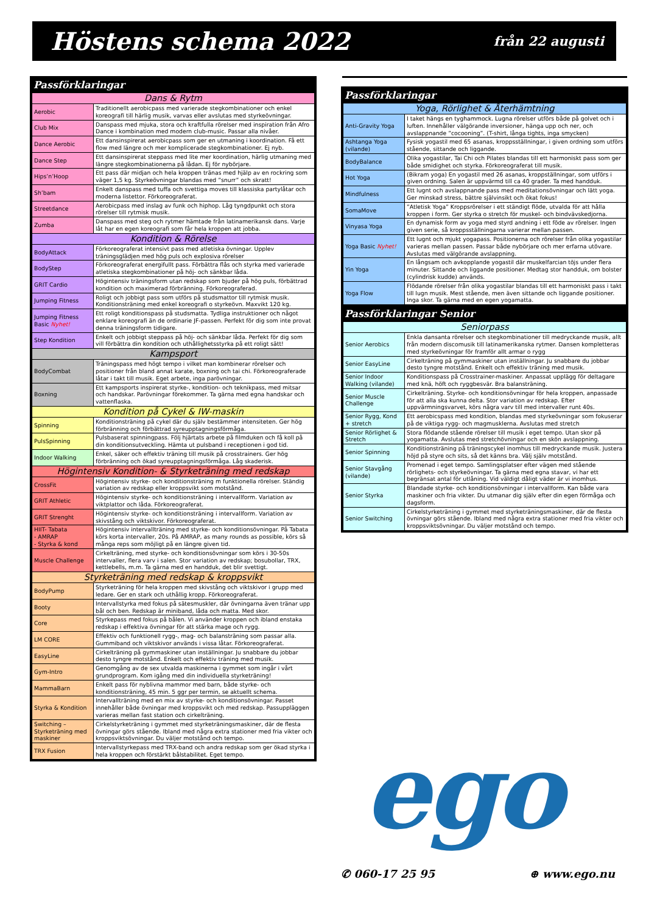Höstens schema 2022 från 22 augusti
Passförklaringar
| Dans & Rytm | |
| --- | --- |
| Aerobic | Traditionellt aerobicpass med varierade stegkombinationer och enkel koreografi till härlig musik, varvas eller avslutas med styrkeövningar. |
| Club Mix | Danspass med mjuka, stora och kraftfulla rörelser med inspiration från Afro Dance i kombination med modern club-music. Passar alla nivåer. |
| Dance Aerobic | Ett dansinspirerat aerobicpass som ger en utmaning i koordination. Få ett flow med längre och mer komplicerade stegkombinationer. Ej nyb. |
| Dance Step | Ett dansinspirerat steppass med lite mer koordination, härlig utmaning med längre stegkombinationerna på lådan. Ej för nybörjare. |
| Hips’n’Hoop | Ett pass där midjan och hela kroppen tränas med hjälp av en rockring som väger 1,5 kg. Styrkeövningar blandas med ”snurr” och skratt! |
| Sh’bam | Enkelt danspass med tuffa och svettiga moves till klassiska partylåtar och moderna listettor. Förkoreograferat. |
| Streetdance | Aerobicpass med inslag av funk och hiphop. Låg tyngdpunkt och stora rörelser till rytmisk musik. |
| Zumba | Danspass med steg och rytmer hämtade från latinamerikansk dans. Varje låt har en egen koreografi som får hela kroppen att jobba. |
| Kondition & Rörelse | |
| BodyAttack | Förkoreograferat intensivt pass med atletiska övningar. Upplev träningsglädjen med hög puls och explosiva rörelser |
| BodyStep | Förkoreograferat energifullt pass. Förbättra flås och styrka med varierade atletiska stegkombinationer på höj- och sänkbar låda. |
| GRIT Cardio | Högintensiv träningsform utan redskap som bjuder på hög puls, förbättrad kondition och maximerad förbränning. Förkoreograferad. |
| Jumping Fitness | Roligt och jobbigt pass som utförs på studsmattor till rytmisk musik. Konditionsträning med enkel koreografi o styrkeövn. Maxvikt 120 kg. |
| Jumping Fitness Basic Nyhet! | Ett roligt konditionspass på studsmatta. Tydliga instruktioner och något enklare koreografi än de ordinarie JF-passen. Perfekt för dig som inte provat denna träningsform tidigare. |
| Step Kondition | Enkelt och jobbigt steppass på höj- och sänkbar låda. Perfekt för dig som vill förbättra din kondition och uthållighetsstyrka på ett roligt sätt! |
| Kampsport | |
| BodyCombat | Träningspass med högt tempo i vilket man kombinerar rörelser och positioner från bland annat karate, boxning och tai chi. Förkoreograferade låtar i takt till musik. Eget arbete, inga parövningar. |
| Boxning | Ett kampsports inspirerat styrke-, kondition- och teknikpass, med mitsar och handskar. Parövningar förekommer. Ta gärna med egna handskar och vattenflaska. |
| Kondition på Cykel & IW-maskin | |
| Spinning | Konditionsträning på cykel där du själv bestämmer intensiteten. Ger hög förbränning och förbättrad syreupptagningsförmåga. |
| PulsSpinning | Pulsbaserat spinningpass. Följ hjärtats arbete på filmduken och få koll på din konditionsutveckling. Hämta ut pulsband i receptionen i god tid. |
| Indoor Walking | Enkel, säker och effektiv träning till musik på crosstrainers. Ger hög förbränning och ökad syreupptagningsförmåga. Låg skaderisk. |
| Högintensiv Kondition- & Styrketräning med redskap | |
| CrossFit | Högintensiv styrke- och konditionsträning m funktionella rörelser. Ständig variation av redskap eller kroppsvikt som motstånd. |
| GRIT Athletic | Högintensiv styrke- och konditionsträning i intervallform. Variation av viktplattor och låda. Förkoreograferat. |
| GRIT Strenght | Högintensiv styrke- och konditionsträning i intervallform. Variation av skivstång och viktskivor. Förkoreograferat. |
| HIIT- Tabata - AMRAP - Styrka & kond | Högintensiv intervallträning med styrke- och konditionsövningar. På Tabata körs korta intervaller, 20s. På AMRAP, as many rounds as possible, körs så många reps som möjligt på en längre given tid. |
| Muscle Challenge | Cirkelträning, med styrke- och konditionsövningar som körs i 30-50s intervaller, flera varv i salen. Stor variation av redskap; bosubollar, TRX, kettlebells, m.m. Ta gärna med en handduk, det blir svettigt. |
| Styrketräning med redskap & kroppsvikt | |
| BodyPump | Styrketräning för hela kroppen med skivstång och viktskivor i grupp med ledare. Ger en stark och uthållig kropp. Förkoreograferat. |
| Booty | Intervallstyrka med fokus på sätesmuskler, där övningarna även tränar upp bål och ben. Redskap är miniband, låda och matta. Med skor. |
| Core | Styrkepass med fokus på bålen. Vi använder kroppen och ibland enstaka redskap i effektiva övningar för att stärka mage och rygg. |
| LM CORE | Effektiv och funktionell rygg-, mag- och balansträning som passar alla. Gummiband och viktskivor används i vissa låtar. Förkoreograferat. |
| EasyLine | Cirkelträning på gymmaskiner utan inställningar. Ju snabbare du jobbar desto tyngre motstånd. Enkelt och effektiv träning med musik. |
| Gym-Intro | Genomgång av de sex utvalda maskinerna i gymmet som ingår i vårt grundprogram. Kom igång med din individuella styrketräning! |
| MammaBarn | Enkelt pass för nyblivna mammor med barn, både styrke- och konditionsträning, 45 min. 5 ggr per termin, se aktuellt schema. |
| Styrka & Kondition | Intervallträning med en mix av styrke- och konditionsövningar. Passet innehåller både övningar med kroppsvikt och med redskap. Passuppläggen varieras mellan fast station och cirkelträning. |
| Switching – Styrketräning med maskiner | Cirkelstyrketräning i gymmet med styrketräningsmaskiner, där de flesta övningar görs stående. Ibland med några extra stationer med fria vikter och kroppsviktsövningar. Du väljer motstånd och tempo. |
| TRX Fusion | Intervallstyrkepass med TRX-band och andra redskap som ger ökad styrka i hela kroppen och förstärkt bålstabilitet. Eget tempo. |
Passförklaringar
| Yoga, Rörlighet & Återhämtning | |
| --- | --- |
| Anti-Gravity Yoga | I taket hängs en tyghammock. Lugna rörelser utförs både på golvet och i luften. Innehåller välgörande inversioner, hänga upp och ner, och avslappnande ”cocooning”. (T-shirt, långa tights, inga smycken) |
| Ashtanga Yoga (vilande) | Fysisk yogastil med 65 asanas, kroppsställningar, i given ordning som utförs stående, sittande och liggande. |
| BodyBalance | Olika yogastilar, Tai Chi och Pilates blandas till ett harmoniskt pass som ger både smidighet och styrka. Förkoreograferat till musik. |
| Hot Yoga | (Bikram yoga) En yogastil med 26 asanas, kroppställningar, som utförs i given ordning. Salen är uppvärmd till ca 40 grader. Ta med handduk. |
| Mindfulness | Ett lugnt och avslappnande pass med meditationsövningar och lätt yoga. Ger minskad stress, bättre självinsikt och ökat fokus! |
| SomaMove | ”Atletisk Yoga” Kroppsrörelser i ett ständigt flöde, utvalda för att hålla kroppen i form. Ger styrka o stretch för muskel- och bindvävskedjorna. |
| Vinyasa Yoga | En dynamisk form av yoga med styrd andning i ett föde av rörelser. Ingen given serie, så kroppsställningarna varierar mellan passen. |
| Yoga Basic Nyhet! | Ett lugnt och mjukt yogapass. Positionerna och rörelser från olika yogastilar varieras mellan passen. Passar både nybörjare och mer erfarna utövare. Avslutas med välgörande avslappning. |
| Yin Yoga | En långsam och avkopplande yogastil där muskelfarcian töjs under flera minuter. Sittande och liggande positioner. Medtag stor handduk, om bolster (cylindrisk kudde) används. |
| Yoga Flow | Flödande rörelser från olika yogastilar blandas till ett harmoniskt pass i takt till lugn musik. Mest stående, men även sittande och liggande positioner. Inga skor. Ta gärna med en egen yogamatta. |
Passförklaringar Senior
| Seniorpass | |
| --- | --- |
| Senior Aerobics | Enkla dansanta rörelser och stegkombinationer till medryckande musik, allt från modern discomusik till latinamerikanska rytmer. Dansen kompletteras med styrkeövningar för framför allt armar o rygg |
| Senior EasyLine | Cirkelträning på gymmaskiner utan inställningar. Ju snabbare du jobbar desto tyngre motstånd. Enkelt och effektiv träning med musik. |
| Senior Indoor Walking (vilande) | Konditionspass på Crosstrainer-maskiner. Anpassat upplägg för deltagare med knä, höft och ryggbesvär. Bra balansträning. |
| Senior Muscle Challenge | Cirkelträning. Styrke- och konditionsövningar för hela kroppen, anpassade för att alla ska kunna delta. Stor variation av redskap. Efter uppvärmningsvarvet, körs några varv till med intervaller runt 40s. |
| Senior Rygg, Kond + stretch | Ett aerobicspass med kondition, blandas med styrkeövningar som fokuserar på de viktiga rygg- och magmusklerna. Avslutas med stretch |
| Senior Rörlighet & Stretch | Stora flödande stående rörelser till musik i eget tempo. Utan skor på yogamatta. Avslutas med stretchövningar och en skön avslappning. |
| Senior Spinning | Konditionsträning på träningscykel inomhus till medryckande musik. Justera höjd på styre och sits, så det känns bra. Välj själv motstånd. |
| Senior Stavgång (vilande) | Promenad i eget tempo. Samlingsplatser efter vägen med stående rörlighets- och styrkeövningar. Ta gärna med egna stavar, vi har ett begränsat antal för utlåning. Vid väldigt dåligt väder är vi inomhus. |
| Senior Styrka | Blandade styrke- och konditionsövningar i intervallform. Kan både vara maskiner och fria vikter. Du utmanar dig själv efter din egen förmåga och dagsform. |
| Senior Switching | Cirkelstyrketräning i gymmet med styrketräningsmaskiner, där de flesta övningar görs stående. Ibland med några extra stationer med fria vikter och kroppsviktsövningar. Du väljer motstånd och tempo. |
ego
✆ 060-17 25 95 ⊕ www.ego.nu